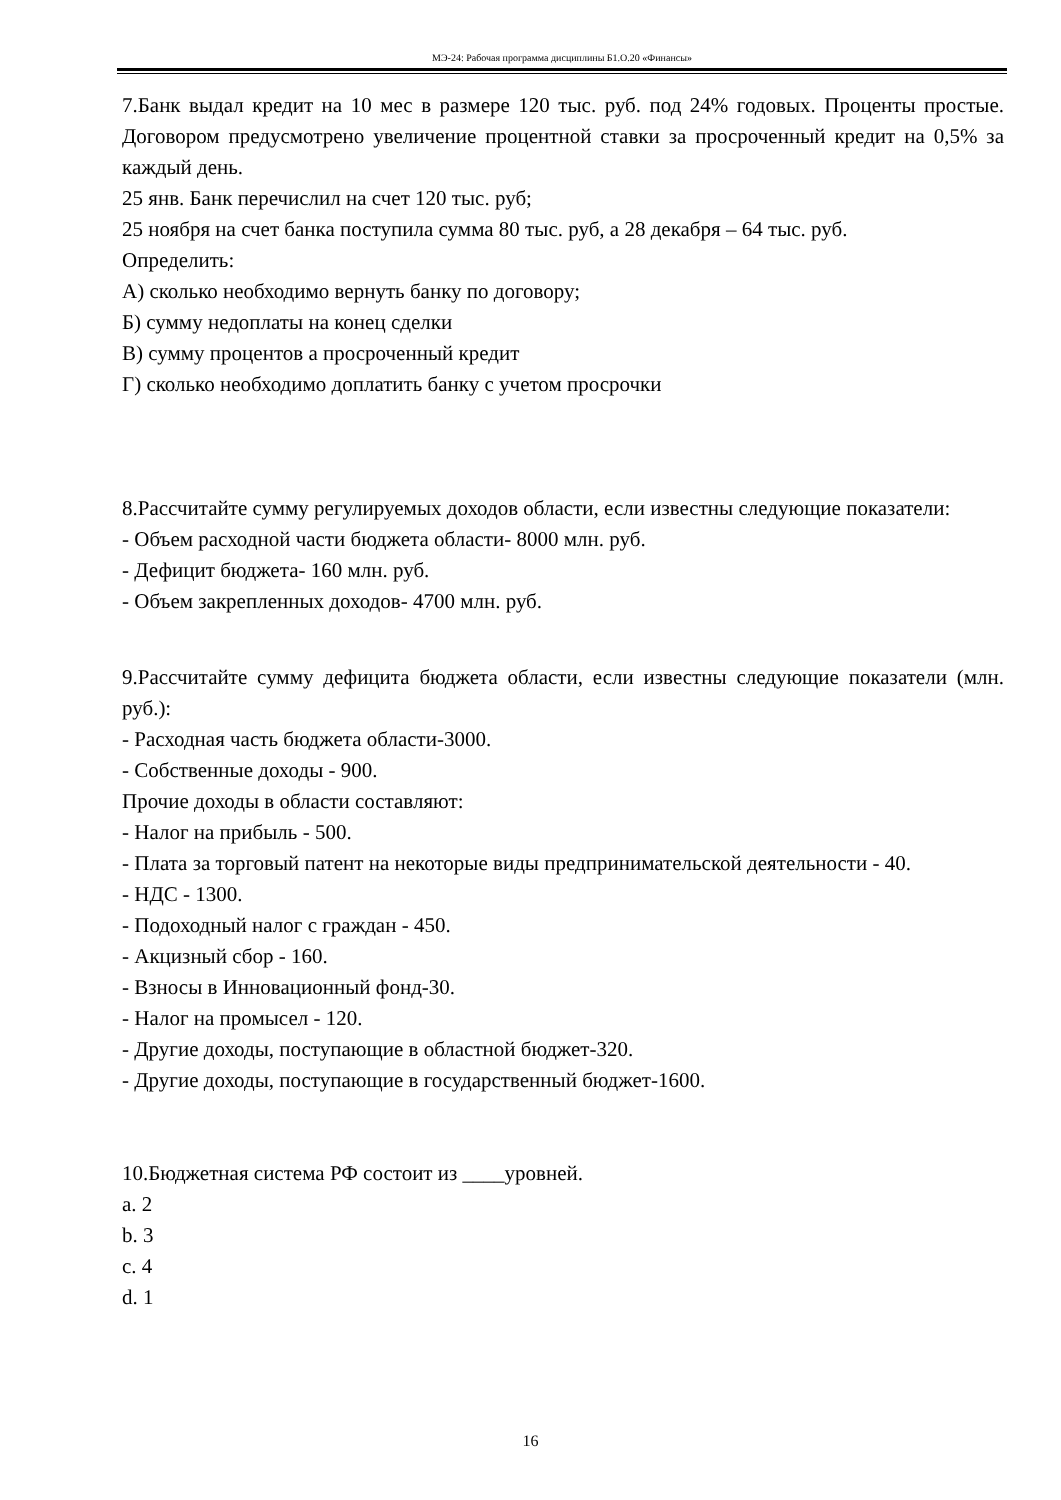МЭ-24: Рабочая программа дисциплины Б1.О.20 «Финансы»
7.Банк выдал кредит на 10 мес в размере 120 тыс. руб. под 24% годовых. Проценты простые. Договором предусмотрено увеличение процентной ставки за просроченный кредит на 0,5% за каждый день.
25 янв. Банк перечислил на счет 120 тыс. руб;
25 ноября на счет банка поступила сумма 80 тыс. руб, а 28 декабря – 64 тыс. руб.
Определить:
А) сколько необходимо вернуть банку по договору;
Б) сумму недоплаты на конец сделки
В) сумму процентов а просроченный кредит
Г) сколько необходимо доплатить банку с учетом просрочки
8.Рассчитайте сумму регулируемых доходов области, если известны следующие показатели:
- Объем расходной части бюджета области- 8000 млн. руб.
- Дефицит бюджета- 160 млн. руб.
- Объем закрепленных доходов- 4700 млн. руб.
9.Рассчитайте сумму дефицита бюджета области, если известны следующие показатели (млн. руб.):
- Расходная часть бюджета области-3000.
- Собственные доходы - 900.
Прочие доходы в области составляют:
- Налог на прибыль - 500.
- Плата за торговый патент на некоторые виды предпринимательской деятельности - 40.
- НДС - 1300.
- Подоходный налог с граждан - 450.
- Акцизный сбор - 160.
- Взносы в Инновационный фонд-30.
- Налог на промысел - 120.
- Другие доходы, поступающие в областной бюджет-320.
- Другие доходы, поступающие в государственный бюджет-1600.
10.Бюджетная система РФ состоит из ____уровней.
a. 2
b. 3
c. 4
d. 1
16